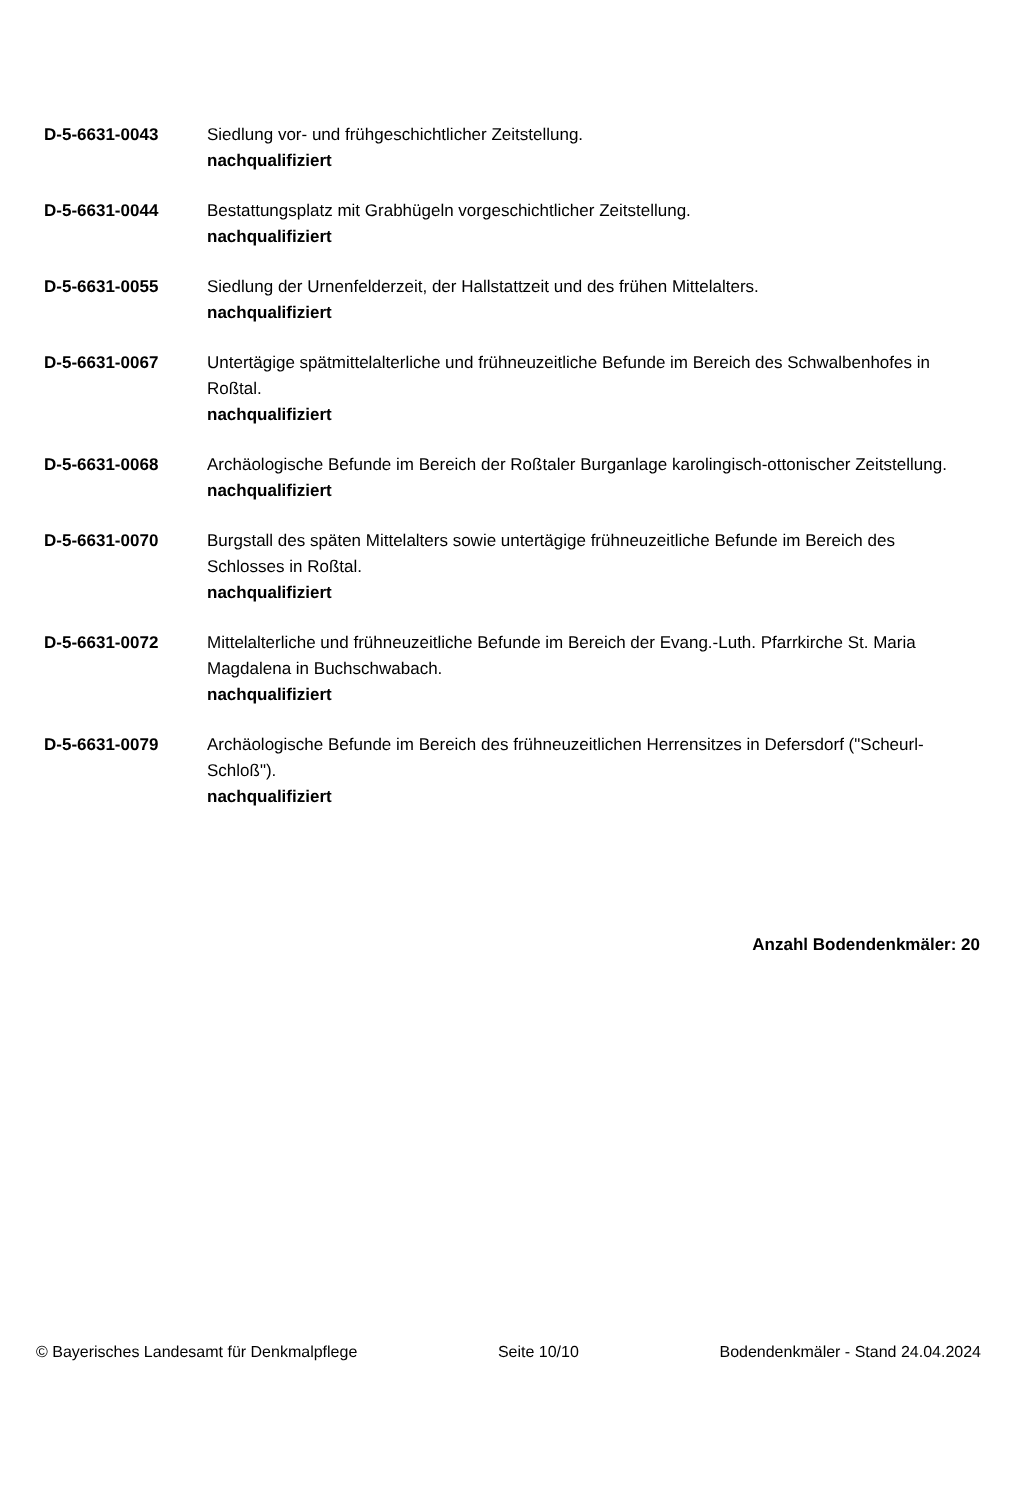D-5-6631-0043 Siedlung vor- und frühgeschichtlicher Zeitstellung.
nachqualifiziert
D-5-6631-0044 Bestattungsplatz mit Grabhügeln vorgeschichtlicher Zeitstellung.
nachqualifiziert
D-5-6631-0055 Siedlung der Urnenfelderzeit, der Hallstattzeit und des frühen Mittelalters.
nachqualifiziert
D-5-6631-0067 Untertägige spätmittelalterliche und frühneuzeitliche Befunde im Bereich des Schwalbenhofes in Roßtal.
nachqualifiziert
D-5-6631-0068 Archäologische Befunde im Bereich der Roßtaler Burganlage karolingisch-ottonischer Zeitstellung.
nachqualifiziert
D-5-6631-0070 Burgstall des späten Mittelalters sowie untertägige frühneuzeitliche Befunde im Bereich des Schlosses in Roßtal.
nachqualifiziert
D-5-6631-0072 Mittelalterliche und frühneuzeitliche Befunde im Bereich der Evang.-Luth. Pfarrkirche St. Maria Magdalena in Buchschwabach.
nachqualifiziert
D-5-6631-0079 Archäologische Befunde im Bereich des frühneuzeitlichen Herrensitzes in Defersdorf ("Scheurl-Schloß").
nachqualifiziert
Anzahl Bodendenkmäler: 20
© Bayerisches Landesamt für Denkmalpflege Seite 10/10 Bodendenkmäler - Stand 24.04.2024